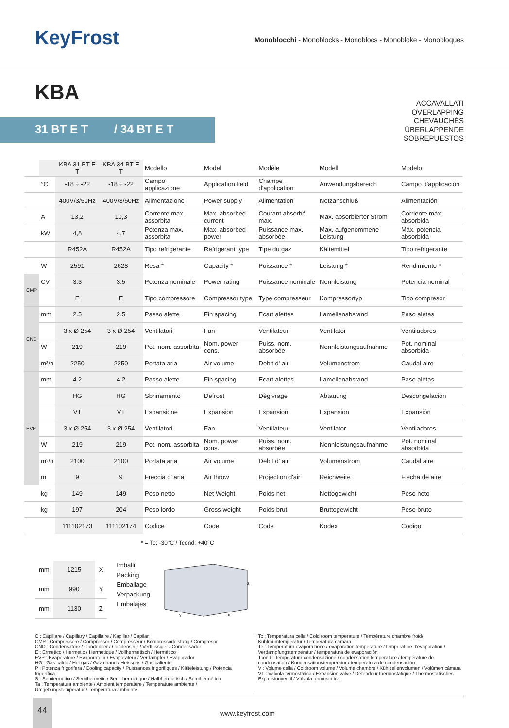KeyFrost
Monoblocchi - Monoblocks - Monoblocs - Monobloke - Monobloques
KBA
31 BT E T / 34 BT E T
ACCAVALLATI
OVERLAPPING
CHEVAUCHÉS
ÜBERLAPPENDE
SOBREPUESTOS
| | | KBA 31 BT E T | KBA 34 BT E T | Modello | Model | Modèle | Modell | Modelo |
| | °C | -18 ÷ -22 | -18 ÷ -22 | Campo applicazione | Application field | Champe d'application | Anwendungsbereich | Campo d'applicación |
| | | 400V/3/50Hz | 400V/3/50Hz | Alimentazione | Power supply | Alimentation | Netzanschluß | Alimentación |
| | A | 13,2 | 10,3 | Corrente max. assorbita | Max. absorbed current | Courant absorbé max. | Max. absorbierter Strom | Corriente máx. absorbida |
| | kW | 4,8 | 4,7 | Potenza max. assorbita | Max. absorbed power | Puissance max. absorbée | Max. aufgenommene Leistung | Máx. potencia absorbida |
| | | R452A | R452A | Tipo refrigerante | Refrigerant type | Tipe du gaz | Kältemittel | Tipo refrigerante |
| | W | 2591 | 2628 | Resa * | Capacity * | Puissance * | Leistung * | Rendimiento * |
| CMP | CV | 3.3 | 3.5 | Potenza nominale | Power rating | Puissance nominale | Nennleistung | Potencia nominal |
| | | E | E | Tipo compressore | Compressor type | Type compresseur | Kompressortyp | Tipo compresor |
| CND | mm | 2.5 | 2.5 | Passo alette | Fin spacing | Ecart alettes | Lamellenabstand | Paso aletas |
| | | 3 x Ø 254 | 3 x Ø 254 | Ventilatori | Fan | Ventilateur | Ventilator | Ventiladores |
| | W | 219 | 219 | Pot. nom. assorbita | Nom. power cons. | Puiss. nom. absorbée | Nennleistungsaufnahme | Pot. nominal absorbida |
| | m³/h | 2250 | 2250 | Portata aria | Air volume | Debit d' air | Volumenstrom | Caudal aire |
| EVP | mm | 4.2 | 4.2 | Passo alette | Fin spacing | Ecart alettes | Lamellenabstand | Paso aletas |
| | | HG | HG | Sbrinamento | Defrost | Dègivrage | Abtauung | Descongelación |
| | | VT | VT | Espansione | Expansion | Expansion | Expansion | Expansión |
| | | 3 x Ø 254 | 3 x Ø 254 | Ventilatori | Fan | Ventilateur | Ventilator | Ventiladores |
| | W | 219 | 219 | Pot. nom. assorbita | Nom. power cons. | Puiss. nom. absorbée | Nennleistungsaufnahme | Pot. nominal absorbida |
| | m³/h | 2100 | 2100 | Portata aria | Air volume | Debit d' air | Volumenstrom | Caudal aire |
| | m | 9 | 9 | Freccia d' aria | Air throw | Projection d'air | Reichweite | Flecha de aire |
| | kg | 149 | 149 | Peso netto | Net Weight | Poids net | Nettogewicht | Peso neto |
| | kg | 197 | 204 | Peso lordo | Gross weight | Poids brut | Bruttogewicht | Peso bruto |
| | | 111102173 | 111102174 | Codice | Code | Code | Kodex | Codigo |
* = Te: -30°C / Tcond: +40°C
| mm | 1215 | X |
| mm | 990 | Y |
| mm | 1130 | Z |
Imballi
Packing
Emballage
Verpackung
Embalajes
z
x
y
C : Capillare / Capillary / Capillaire / Kapillar / Capilar
CMP : Compressore / Compressor / Compresseur / Kompressorleistung / Compresor
CND : Condensatore / Condenser / Condenseur / Verflüssiger / Condensador
E : Ermetico / Hermetic / Hermetique / Vollhermetisch / Hermético
EVP : Evaporatore / Evaporatour / Evaporateur / Verdampfer / Evaporador
HG : Gas caldo / Hot gas / Gaz chaud / Heissgas / Gas caliente
P : Potenza frigorifera / Cooling capacity / Puissances frigorifiques / Kälteleistung / Potencia frigorífica
S : Semiermetico / Semihermetic / Semi-hermetique / Halbhermetisch / Semihermético
Ta : Temperatura ambiente / Ambient temperature / Température ambiente / Umgebungstemperatur / Temperatura ambiente
Tc : Temperatura cella / Cold room temperature / Température chambre froid/ Kühlraumtemperatur / Temperatura cámara
Te : Temperatura evaporazione / evaporation temperature / température d'évaporation / Verdampfungstemperatur / temperatura de evaporación
Tcond : Temperatura condensazione / condensation temperature / température de condensation / Kondensationstemperatur / temperatura de condensación
V : Volume cella / Coldroom volume / Volume chambre / Kühlzellenvolumen / Volúmen cámara
VT : Valvola termostatica / Expansion valve / Détendeur thermostatique / Thermostatisches Expansionventil / Válvula termostática
44
www.keyfrost.com